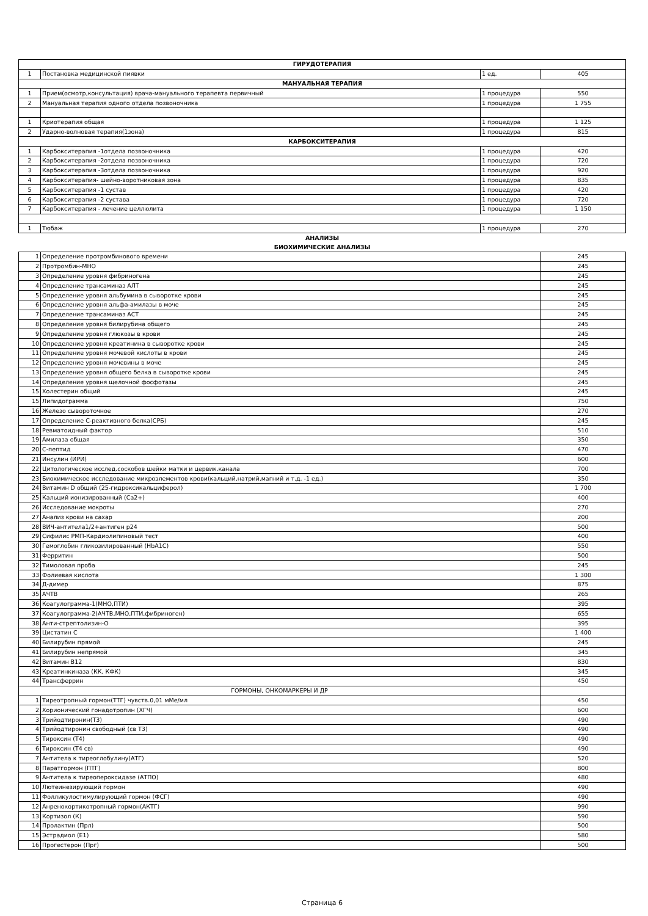| ГИРУДОТЕРАПИЯ | | | |
| --- | --- | --- | --- |
| 1 | Постановка медицинской пиявки | 1 ед. | 405 |
| МАНУАЛЬНАЯ ТЕРАПИЯ | | | |
| 1 | Прием(осмотр,консультация) врача-мануального терапевта первичный | 1 процедура | 550 |
| 2 | Мануальная терапия одного отдела позвоночника | 1 процедура | 1 755 |
| 1 | Криотерапия общая | 1 процедура | 1 125 |
| 2 | Ударно-волновая терапия(1зона) | 1 процедура | 815 |
| КАРБОКСИТЕРАПИЯ | | | |
| 1 | Карбокситерапия -1отдела позвоночника | 1 процедура | 420 |
| 2 | Карбокситерапия -2отдела позвоночника | 1 процедура | 720 |
| 3 | Карбокситерапия -3отдела позвоночника | 1 процедура | 920 |
| 4 | Карбокситерапия- шейно-воротниковая зона | 1 процедура | 835 |
| 5 | Карбокситерапия -1 сустав | 1 процедура | 420 |
| 6 | Карбокситерапия -2 сустава | 1 процедура | 720 |
| 7 | Карбокситерапия - лечение целлюлита | 1 процедура | 1 150 |
| 1 | Тюбаж | 1 процедура | 270 |
| АНАЛИЗЫ | | | |
| БИОХИМИЧЕСКИЕ АНАЛИЗЫ | | | |
| 1 | Определение протромбинового времени | 245 |
| 2 | Протромбин-МНО | 245 |
| 3 | Определение уровня фибриногена | 245 |
| 4 | Определение трансаминаз АЛТ | 245 |
| 5 | Определение уровня альбумина в сыворотке крови | 245 |
| 6 | Определение уровня альфа-амилазы в моче | 245 |
| 7 | Определение трансаминаз АСТ | 245 |
| 8 | Определение уровня билирубина общего | 245 |
| 9 | Определение уровня глюкозы в крови | 245 |
| 10 | Определение уровня креатинина в сыворотке крови | 245 |
| 11 | Определение уровня мочевой кислоты в крови | 245 |
| 12 | Определение уровня мочевины в моче | 245 |
| 13 | Определение уровня общего белка в сыворотке крови | 245 |
| 14 | Определение уровня щелочной фосфотазы | 245 |
| 15 | Холестерин общий | 245 |
| 15 | Липидограмма | 750 |
| 16 | Железо сывороточное | 270 |
| 17 | Определение С-реактивного белка(СРБ) | 245 |
| 18 | Ревматоидный фактор | 510 |
| 19 | Амилаза общая | 350 |
| 20 | С-пептид | 470 |
| 21 | Инсулин (ИРИ) | 600 |
| 22 | Цитологическое исслед.соскобов шейки матки и цервик.канала | 700 |
| 23 | Биохимическое исследование микроэлементов крови(кальций,натрий,магний и т.д. -1 ед.) | 350 |
| 24 | Витамин D общий (25-гидроксикальциферол) | 1 700 |
| 25 | Кальций ионизированный (Са2+) | 400 |
| 26 | Исследование мокроты | 270 |
| 27 | Анализ крови на сахар | 200 |
| 28 | ВИЧ-антитела1/2+антиген р24 | 500 |
| 29 | Сифилис РМП-Кардиолипиновый тест | 400 |
| 30 | Гемоглобин гликозилированный (НbА1С) | 550 |
| 31 | Ферритин | 500 |
| 32 | Тимоловая проба | 245 |
| 33 | Фолиевая кислота | 1 300 |
| 34 | Д-димер | 875 |
| 35 | АЧТВ | 265 |
| 36 | Коагулограмма-1(МНО,ПТИ) | 395 |
| 37 | Коагулограмма-2(АЧТВ,МНО,ПТИ,фибриноген) | 655 |
| 38 | Анти-стрептолизин-О | 395 |
| 39 | Цистатин С | 1 400 |
| 40 | Билирубин прямой | 245 |
| 41 | Билирубин непрямой | 345 |
| 42 | Витамин В12 | 830 |
| 43 | Креатинкиназа (КК, КФК) | 345 |
| 44 | Трансферрин | 450 |
| ГОРМОНЫ, ОНКОМАРКЕРЫ И ДР | | |
| 1 | Тиреотропный гормон(ТТГ) чувств.0,01 мМе/мл | 450 |
| 2 | Хорионический гонадотропин (ХГЧ) | 600 |
| 3 | Трийодтиронин(Т3) | 490 |
| 4 | Трийодтиронин свободный (св Т3) | 490 |
| 5 | Тироксин (Т4) | 490 |
| 6 | Тироксин (Т4 св) | 490 |
| 7 | Антитела к тиреоглобулину(АТГ) | 520 |
| 8 | Паратгормон (ПТГ) | 800 |
| 9 | Антитела к тиреопероксидазе (АТПО) | 480 |
| 10 | Лютеинезирующий гормон | 490 |
| 11 | Фолликулостимулирующий гормон (ФСГ) | 490 |
| 12 | Анренокортикотропный гормон(АКТГ) | 990 |
| 13 | Кортизол (К) | 590 |
| 14 | Пролактин (Прл) | 500 |
| 15 | Эстрадиол (Е1) | 580 |
| 16 | Прогестерон (Прг) | 500 |
Страница 6